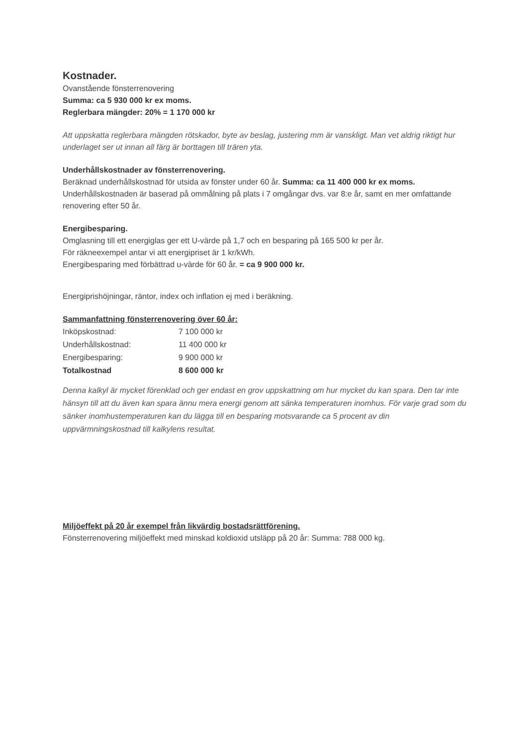Kostnader.
Ovanstående fönsterrenovering
Summa: ca 5 930 000 kr ex moms.
Reglerbara mängder: 20% = 1 170 000 kr
Att uppskatta reglerbara mängden rötskador, byte av beslag, justering mm är vanskligt. Man vet aldrig riktigt hur underlaget ser ut innan all färg är borttagen till trären yta.
Underhållskostnader av fönsterrenovering.
Beräknad underhållskostnad för utsida av fönster under 60 år. Summa: ca 11 400 000 kr ex moms.
Underhållskostnaden är baserad på ommålning på plats i 7 omgångar dvs. var 8:e år, samt en mer omfattande renovering efter 50 år.
Energibesparing.
Omglasning till ett energiglas ger ett U-värde på 1,7 och en besparing på 165 500 kr per år.
För räkneexempel antar vi att energipriset är 1 kr/kWh.
Energibesparing med förbättrad u-värde för 60 år. = ca 9 900 000 kr.
Energiprishöjningar, räntor, index och inflation ej med i beräkning.
Sammanfattning fönsterrenovering över 60 år:
| Inköpskostnad: | 7 100 000 kr |
| Underhållskostnad: | 11 400 000 kr |
| Energibesparing: | 9 900 000 kr |
| Totalkostnad | 8 600 000 kr |
Denna kalkyl är mycket förenklad och ger endast en grov uppskattning om hur mycket du kan spara. Den tar inte hänsyn till att du även kan spara ännu mera energi genom att sänka temperaturen inomhus. För varje grad som du sänker inomhustemperaturen kan du lägga till en besparing motsvarande ca 5 procent av din uppvärmningskostnad till kalkylens resultat.
Miljöeffekt på 20 år exempel från likvärdig bostadsrättförening.
Fönsterrenovering miljöeffekt med minskad koldioxid utsläpp på 20 år: Summa: 788 000 kg.